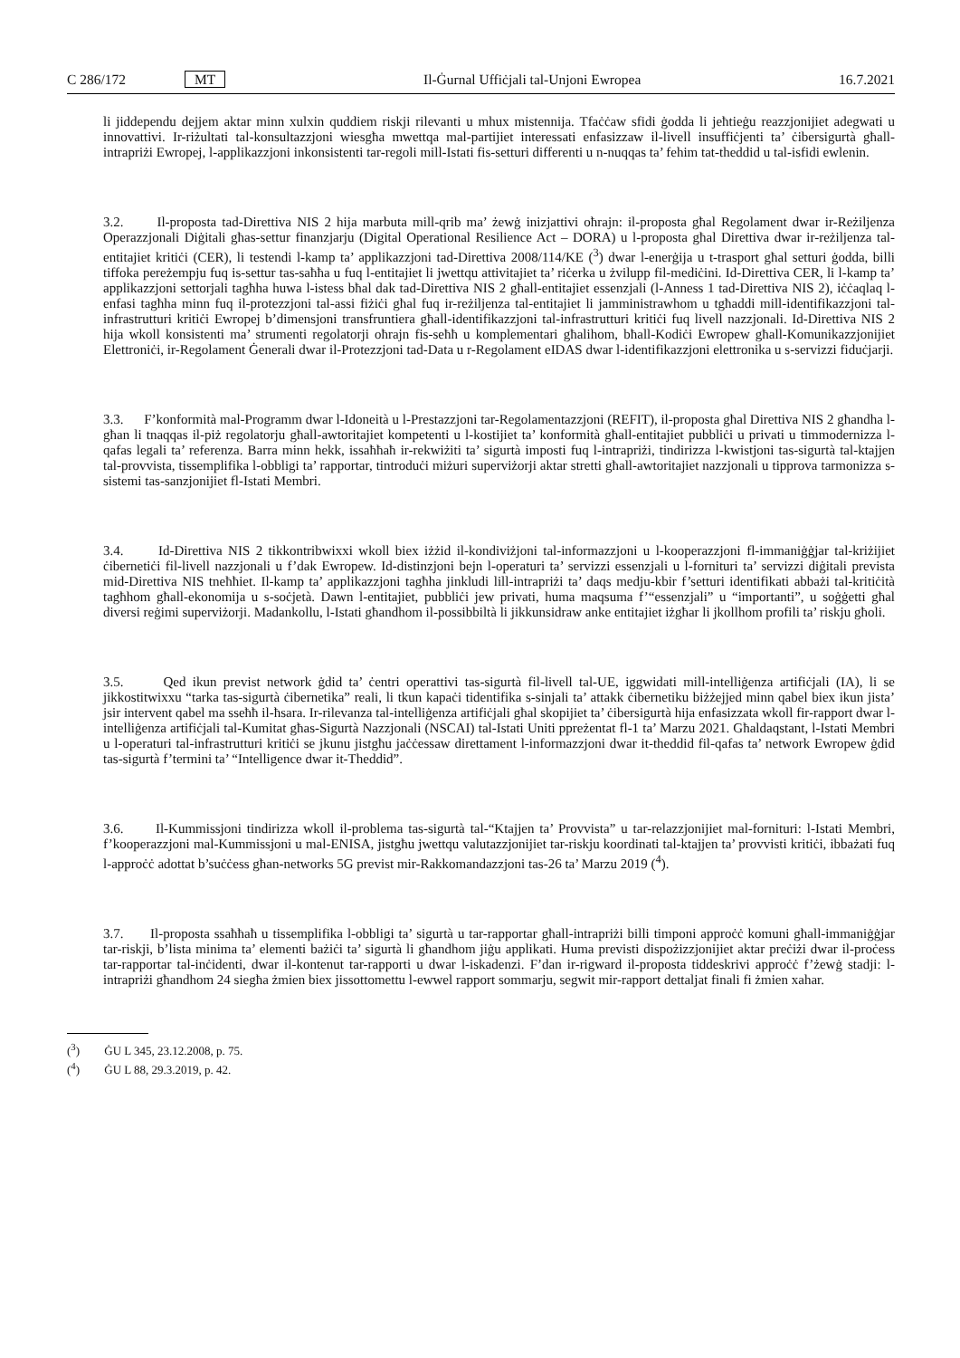C 286/172 MT Il-Ġurnal Uffiċjali tal-Unjoni Ewropea 16.7.2021
li jiddependu dejjem aktar minn xulxin quddiem riskji rilevanti u mhux mistennija. Tfaċċaw sfidi ġodda li jeħtieġu reazzjonijiet adegwati u innovattivi. Ir-riżultati tal-konsultazzjoni wiesgħa mwettqa mal-partijiet interessati enfasizzaw il-livell insuffiċjenti ta’ ċibersigurtà għall-intrapriżi Ewropej, l-applikazzjoni inkonsistenti tar-regoli mill-Istati fis-setturi differenti u n-nuqqas ta’ fehim tat-theddid u tal-isfidi ewlenin.
3.2. Il-proposta tad-Direttiva NIS 2 hija marbuta mill-qrib ma’ żewġ inizjattivi oħrajn: il-proposta għal Regolament dwar ir-Reżiljenza Operazzjonali Diġitali għas-settur finanzjarju (Digital Operational Resilience Act – DORA) u l-proposta għal Direttiva dwar ir-reżiljenza tal-entitajiet kritiċi (CER), li testendi l-kamp ta’ applikazzjoni tad-Direttiva 2008/114/KE (<sup>3</sup>) dwar l-enerġija u t-trasport għal setturi ġodda, billi tiffoka pereżempju fuq is-settur tas-saħħa u fuq l-entitajiet li jwettqu attivitajiet ta’ riċerka u żvilupp fil-mediċini. Id-Direttiva CER, li l-kamp ta’ applikazzjoni settorjali tagħha huwa l-istess bħal dak tad-Direttiva NIS 2 għall-entitajiet essenzjali (l-Anness 1 tad-Direttiva NIS 2), iċċaqlaq l-enfasi tagħha minn fuq il-protezzjoni tal-assi fiżiċi għal fuq ir-reżiljenza tal-entitajiet li jamministrawhom u tgħaddi mill-identifikazzjoni tal-infrastrutturi kritiċi Ewropej b’dimensjoni transfruntiera għall-identifikazzjoni tal-infrastrutturi kritiċi fuq livell nazzjonali. Id-Direttiva NIS 2 hija wkoll konsistenti ma’ strumenti regolatorji oħrajn fis-seħħ u komplementari għalihom, bħall-Kodiċi Ewropew għall-Komunikazzjonijiet Elettroniċi, ir-Regolament Ġenerali dwar il-Protezzjoni tad-Data u r-Regolament eIDAS dwar l-identifikazzjoni elettronika u s-servizzi fiduċjarji.
3.3. F’konformità mal-Programm dwar l-Idoneità u l-Prestazzjoni tar-Regolamentazzjoni (REFIT), il-proposta għal Direttiva NIS 2 għandha l-għan li tnaqqas il-piż regolatorju għall-awtoritajiet kompetenti u l-kostijiet ta’ konformità għall-entitajiet pubbliċi u privati u timmodernizza l-qafas legali ta’ referenza. Barra minn hekk, issaħħaħ ir-rekwiżiti ta’ sigurtà imposti fuq l-intrapriżi, tindirizza l-kwistjoni tas-sigurtà tal-ktajjen tal-provvista, tissemplifika l-obbligi ta’ rapportar, tintroduċi miżuri superviżorji aktar stretti għall-awtoritajiet nazzjonali u tipprova tarmonizza s-sistemi tas-sanzjonijiet fl-Istati Membri.
3.4. Id-Direttiva NIS 2 tikkontribwixxi wkoll biex iżżid il-kondiviżjoni tal-informazzjoni u l-kooperazzjoni fl-immaniġġjar tal-kriżijiet ċibernetiċi fil-livell nazzjonali u f’dak Ewropew. Id-distinzjoni bejn l-operaturi ta’ servizzi essenzjali u l-fornituri ta’ servizzi diġitali prevista mid-Direttiva NIS tneħħiet. Il-kamp ta’ applikazzjoni tagħha jinkludi lill-intrapriżi ta’ daqs medju-kbir f’setturi identifikati abbażi tal-kritiċità tagħhom għall-ekonomija u s-soċjetà. Dawn l-entitajiet, pubbliċi jew privati, huma maqsuma f’“essenzjali” u “importanti”, u soġġetti għal diversi reġimi superviżorji. Madankollu, l-Istati għandhom il-possibbiltà li jikkunsidraw anke entitajiet iżgħar li jkollhom profili ta’ riskju għoli.
3.5. Qed ikun previst network ġdid ta’ ċentri operattivi tas-sigurtà fil-livell tal-UE, iggwidati mill-intelliġenza artifiċjali (IA), li se jikkostitwixxu “tarka tas-sigurtà ċibernetika” reali, li tkun kapaċi tidentifika s-sinjali ta’ attakk ċibernetiku biżżejjed minn qabel biex ikun jista’ jsir intervent qabel ma sseħħ il-ħsara. Ir-rilevanza tal-intelliġenza artifiċjali għal skopijiet ta’ ċibersigurtà hija enfasizzata wkoll fir-rapport dwar l-intelliġenza artifiċjali tal-Kumitat għas-Sigurtà Nazzjonali (NSCAI) tal-Istati Uniti ppreżentat fl-1 ta’ Marzu 2021. Għaldaqstant, l-Istati Membri u l-operaturi tal-infrastrutturi kritiċi se jkunu jistgħu jaċċessaw direttament l-informazzjoni dwar it-theddid fil-qafas ta’ network Ewropew ġdid tas-sigurtà f’termini ta’ “Intelligence dwar it-Theddid”.
3.6. Il-Kummissjoni tindirizza wkoll il-problema tas-sigurtà tal-“Ktajjen ta’ Provvista” u tar-relazzjonijiet mal-fornituri: l-Istati Membri, f’kooperazzjoni mal-Kummissjoni u mal-ENISA, jistgħu jwettqu valutazzjonijiet tar-riskju koordinati tal-ktajjen ta’ provvisti kritiċi, ibbażati fuq l-approċċ adottat b’suċċess għan-networks 5G previst mir-Rakkomandazzjoni tas-26 ta’ Marzu 2019 (<sup>4</sup>).
3.7. Il-proposta ssaħħaħ u tissemplifika l-obbligi ta’ sigurtà u tar-rapportar għall-intrapriżi billi timponi approċċ komuni għall-immaniġġjar tar-riskji, b’lista minima ta’ elementi bażiċi ta’ sigurtà li għandhom jiġu applikati. Huma previsti dispożizzjonijiet aktar preċiżi dwar il-proċess tar-rapportar tal-inċidenti, dwar il-kontenut tar-rapporti u dwar l-iskadenzi. F’dan ir-rigward il-proposta tiddeskrivi approċċ f’żewġ stadji: l-intrapriżi għandhom 24 siegħa żmien biex jissottomettu l-ewwel rapport sommarju, segwit mir-rapport dettaljat finali fi żmien xahar.
(<sup>3</sup>) ĠU L 345, 23.12.2008, p. 75.
(<sup>4</sup>) ĠU L 88, 29.3.2019, p. 42.